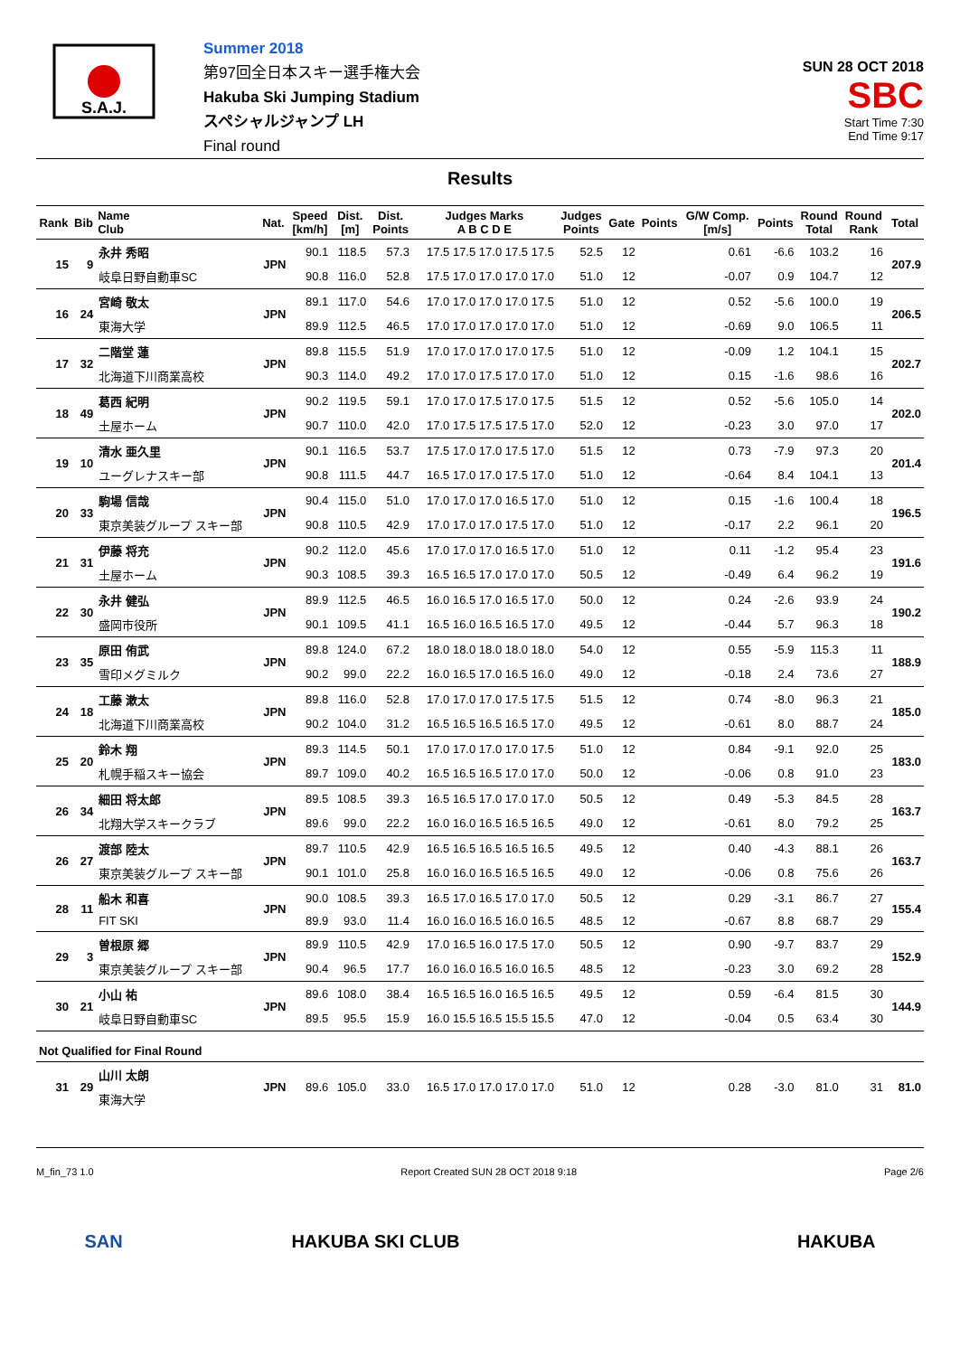S.A.J.
Summer 2018
第97回全日本スキー選手権大会
Hakuba Ski Jumping Stadium
スペシャルジャンプ LH
Final round
SUN 28 OCT 2018
SBC
Start Time 7:30
End Time 9:17
Results
| Rank | Bib | Name Club | Nat. | Speed [km/h] | Dist. [m] | Dist. Points | Judges Marks A B C D E | Judges Points | Gate | Points | G/W Comp. [m/s] | Points | Round Total | Round Rank | Total |
| --- | --- | --- | --- | --- | --- | --- | --- | --- | --- | --- | --- | --- | --- | --- | --- |
| 15 | 9 | 永井 秀昭 | JPN | 90.1 | 118.5 | 57.3 | 17.5 17.5 17.0 17.5 17.5 | 52.5 | 12 | | 0.61 | -6.6 | 103.2 | 16 | 207.9 |
| | | 岐阜日野自動車SC | | 90.8 | 116.0 | 52.8 | 17.5 17.0 17.0 17.0 17.0 | 51.0 | 12 | | -0.07 | 0.9 | 104.7 | 12 | |
| 16 | 24 | 宮崎 敬太 | JPN | 89.1 | 117.0 | 54.6 | 17.0 17.0 17.0 17.0 17.5 | 51.0 | 12 | | 0.52 | -5.6 | 100.0 | 19 | 206.5 |
| | | 東海大学 | | 89.9 | 112.5 | 46.5 | 17.0 17.0 17.0 17.0 17.0 | 51.0 | 12 | | -0.69 | 9.0 | 106.5 | 11 | |
| 17 | 32 | 二階堂 蓮 | JPN | 89.8 | 115.5 | 51.9 | 17.0 17.0 17.0 17.0 17.5 | 51.0 | 12 | | -0.09 | 1.2 | 104.1 | 15 | 202.7 |
| | | 北海道下川商業高校 | | 90.3 | 114.0 | 49.2 | 17.0 17.0 17.5 17.0 17.0 | 51.0 | 12 | | 0.15 | -1.6 | 98.6 | 16 | |
| 18 | 49 | 葛西 紀明 | JPN | 90.2 | 119.5 | 59.1 | 17.0 17.0 17.5 17.0 17.5 | 51.5 | 12 | | 0.52 | -5.6 | 105.0 | 14 | 202.0 |
| | | 土屋ホーム | | 90.7 | 110.0 | 42.0 | 17.0 17.5 17.5 17.5 17.0 | 52.0 | 12 | | -0.23 | 3.0 | 97.0 | 17 | |
| 19 | 10 | 清水 亜久里 | JPN | 90.1 | 116.5 | 53.7 | 17.5 17.0 17.0 17.5 17.0 | 51.5 | 12 | | 0.73 | -7.9 | 97.3 | 20 | 201.4 |
| | | ユーグレナスキー部 | | 90.8 | 111.5 | 44.7 | 16.5 17.0 17.0 17.5 17.0 | 51.0 | 12 | | -0.64 | 8.4 | 104.1 | 13 | |
| 20 | 33 | 駒場 信哉 | JPN | 90.4 | 115.0 | 51.0 | 17.0 17.0 17.0 16.5 17.0 | 51.0 | 12 | | 0.15 | -1.6 | 100.4 | 18 | 196.5 |
| | | 東京美装グループ スキー部 | | 90.8 | 110.5 | 42.9 | 17.0 17.0 17.0 17.5 17.0 | 51.0 | 12 | | -0.17 | 2.2 | 96.1 | 20 | |
| 21 | 31 | 伊藤 将充 | JPN | 90.2 | 112.0 | 45.6 | 17.0 17.0 17.0 16.5 17.0 | 51.0 | 12 | | 0.11 | -1.2 | 95.4 | 23 | 191.6 |
| | | 土屋ホーム | | 90.3 | 108.5 | 39.3 | 16.5 16.5 17.0 17.0 17.0 | 50.5 | 12 | | -0.49 | 6.4 | 96.2 | 19 | |
| 22 | 30 | 永井 健弘 | JPN | 89.9 | 112.5 | 46.5 | 16.0 16.5 17.0 16.5 17.0 | 50.0 | 12 | | 0.24 | -2.6 | 93.9 | 24 | 190.2 |
| | | 盛岡市役所 | | 90.1 | 109.5 | 41.1 | 16.5 16.0 16.5 16.5 17.0 | 49.5 | 12 | | -0.44 | 5.7 | 96.3 | 18 | |
| 23 | 35 | 原田 侑武 | JPN | 89.8 | 124.0 | 67.2 | 18.0 18.0 18.0 18.0 18.0 | 54.0 | 12 | | 0.55 | -5.9 | 115.3 | 11 | 188.9 |
| | | 雪印メグミルク | | 90.2 | 99.0 | 22.2 | 16.0 16.5 17.0 16.5 16.0 | 49.0 | 12 | | -0.18 | 2.4 | 73.6 | 27 | |
| 24 | 18 | 工藤 漱太 | JPN | 89.8 | 116.0 | 52.8 | 17.0 17.0 17.0 17.5 17.5 | 51.5 | 12 | | 0.74 | -8.0 | 96.3 | 21 | 185.0 |
| | | 北海道下川商業高校 | | 90.2 | 104.0 | 31.2 | 16.5 16.5 16.5 16.5 17.0 | 49.5 | 12 | | -0.61 | 8.0 | 88.7 | 24 | |
| 25 | 20 | 鈴木 翔 | JPN | 89.3 | 114.5 | 50.1 | 17.0 17.0 17.0 17.0 17.5 | 51.0 | 12 | | 0.84 | -9.1 | 92.0 | 25 | 183.0 |
| | | 札幌手稲スキー協会 | | 89.7 | 109.0 | 40.2 | 16.5 16.5 16.5 17.0 17.0 | 50.0 | 12 | | -0.06 | 0.8 | 91.0 | 23 | |
| 26 | 34 | 細田 将太郎 | JPN | 89.5 | 108.5 | 39.3 | 16.5 16.5 17.0 17.0 17.0 | 50.5 | 12 | | 0.49 | -5.3 | 84.5 | 28 | 163.7 |
| | | 北翔大学スキークラブ | | 89.6 | 99.0 | 22.2 | 16.0 16.0 16.5 16.5 16.5 | 49.0 | 12 | | -0.61 | 8.0 | 79.2 | 25 | |
| 26 | 27 | 渡部 陸太 | JPN | 89.7 | 110.5 | 42.9 | 16.5 16.5 16.5 16.5 16.5 | 49.5 | 12 | | 0.40 | -4.3 | 88.1 | 26 | 163.7 |
| | | 東京美装グループ スキー部 | | 90.1 | 101.0 | 25.8 | 16.0 16.0 16.5 16.5 16.5 | 49.0 | 12 | | -0.06 | 0.8 | 75.6 | 26 | |
| 28 | 11 | 船木 和喜 | JPN | 90.0 | 108.5 | 39.3 | 16.5 17.0 16.5 17.0 17.0 | 50.5 | 12 | | 0.29 | -3.1 | 86.7 | 27 | 155.4 |
| | | FIT SKI | | 89.9 | 93.0 | 11.4 | 16.0 16.0 16.5 16.0 16.5 | 48.5 | 12 | | -0.67 | 8.8 | 68.7 | 29 | |
| 29 | 3 | 曽根原 郷 | JPN | 89.9 | 110.5 | 42.9 | 17.0 16.5 16.0 17.5 17.0 | 50.5 | 12 | | 0.90 | -9.7 | 83.7 | 29 | 152.9 |
| | | 東京美装グループ スキー部 | | 90.4 | 96.5 | 17.7 | 16.0 16.0 16.5 16.0 16.5 | 48.5 | 12 | | -0.23 | 3.0 | 69.2 | 28 | |
| 30 | 21 | 小山 祐 | JPN | 89.6 | 108.0 | 38.4 | 16.5 16.5 16.0 16.5 16.5 | 49.5 | 12 | | 0.59 | -6.4 | 81.5 | 30 | 144.9 |
| | | 岐阜日野自動車SC | | 89.5 | 95.5 | 15.9 | 16.0 15.5 16.5 15.5 15.5 | 47.0 | 12 | | -0.04 | 0.5 | 63.4 | 30 | |
| Not Qualified for Final Round | | | | | | | | | | | | | | | |
| 31 | 29 | 山川 太朗 | JPN | 89.6 | 105.0 | 33.0 | 16.5 17.0 17.0 17.0 17.0 | 51.0 | 12 | | 0.28 | -3.0 | 81.0 | 31 | 81.0 |
| | | 東海大学 | | | | | | | | | | | | | |
M_fin_73 1.0 Report Created SUN 28 OCT 2018 9:18 Page 2/6
SAN HAKUBA SKI CLUB HAKUBA